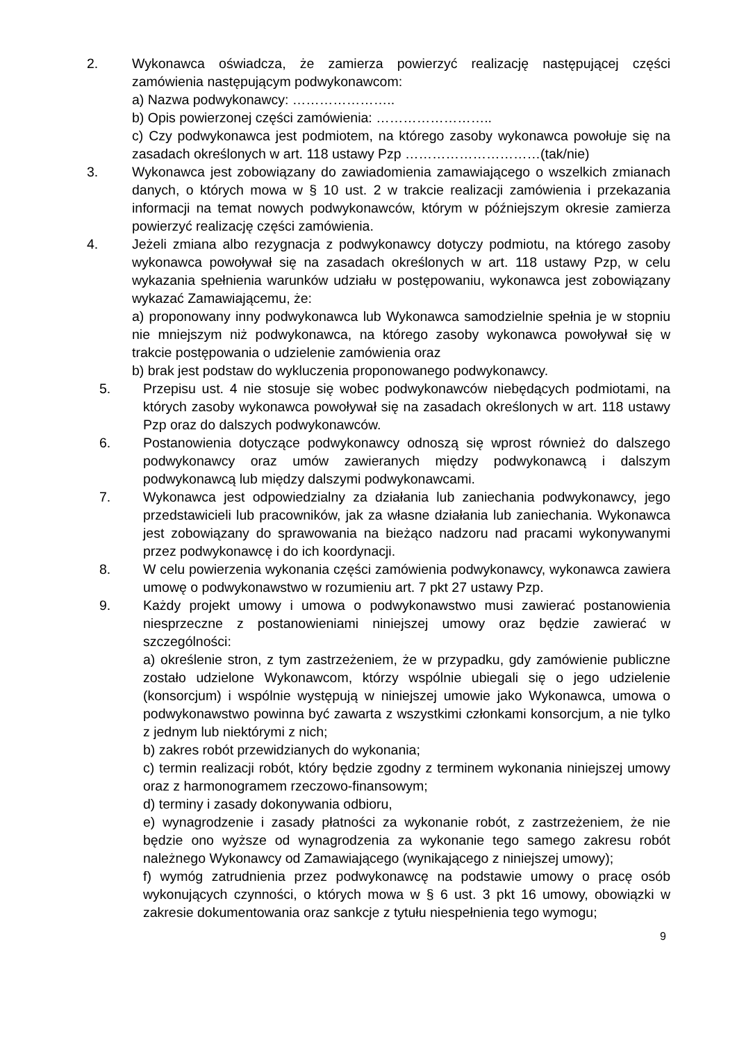2. Wykonawca oświadcza, że zamierza powierzyć realizację następującej części zamówienia następującym podwykonawcom:
a) Nazwa podwykonawcy: …………………..
b) Opis powierzonej części zamówienia: ……………………..
c) Czy podwykonawca jest podmiotem, na którego zasoby wykonawca powołuje się na zasadach określonych w art. 118 ustawy Pzp …………………………(tak/nie)
3. Wykonawca jest zobowiązany do zawiadomienia zamawiającego o wszelkich zmianach danych, o których mowa w § 10 ust. 2 w trakcie realizacji zamówienia i przekazania informacji na temat nowych podwykonawców, którym w późniejszym okresie zamierza powierzyć realizację części zamówienia.
4. Jeżeli zmiana albo rezygnacja z podwykonawcy dotyczy podmiotu, na którego zasoby wykonawca powoływał się na zasadach określonych w art. 118 ustawy Pzp, w celu wykazania spełnienia warunków udziału w postępowaniu, wykonawca jest zobowiązany wykazać Zamawiającemu, że:
a) proponowany inny podwykonawca lub Wykonawca samodzielnie spełnia je w stopniu nie mniejszym niż podwykonawca, na którego zasoby wykonawca powoływał się w trakcie postępowania o udzielenie zamówienia oraz
b) brak jest podstaw do wykluczenia proponowanego podwykonawcy.
5. Przepisu ust. 4 nie stosuje się wobec podwykonawców niebędących podmiotami, na których zasoby wykonawca powoływał się na zasadach określonych w art. 118 ustawy Pzp oraz do dalszych podwykonawców.
6. Postanowienia dotyczące podwykonawcy odnoszą się wprost również do dalszego podwykonawcy oraz umów zawieranych między podwykonawcą i dalszym podwykonawcą lub między dalszymi podwykonawcami.
7. Wykonawca jest odpowiedzialny za działania lub zaniechania podwykonawcy, jego przedstawicieli lub pracowników, jak za własne działania lub zaniechania. Wykonawca jest zobowiązany do sprawowania na bieżąco nadzoru nad pracami wykonywanymi przez podwykonawcę i do ich koordynacji.
8. W celu powierzenia wykonania części zamówienia podwykonawcy, wykonawca zawiera umowę o podwykonawstwo w rozumieniu art. 7 pkt 27 ustawy Pzp.
9. Każdy projekt umowy i umowa o podwykonawstwo musi zawierać postanowienia niesprzeczne z postanowieniami niniejszej umowy oraz będzie zawierać w szczególności:
a) określenie stron, z tym zastrzeżeniem, że w przypadku, gdy zamówienie publiczne zostało udzielone Wykonawcom, którzy wspólnie ubiegali się o jego udzielenie (konsorcjum) i wspólnie występują w niniejszej umowie jako Wykonawca, umowa o podwykonawstwo powinna być zawarta z wszystkimi członkami konsorcjum, a nie tylko z jednym lub niektórymi z nich;
b) zakres robót przewidzianych do wykonania;
c) termin realizacji robót, który będzie zgodny z terminem wykonania niniejszej umowy oraz z harmonogramem rzeczowo-finansowym;
d) terminy i zasady dokonywania odbioru,
e) wynagrodzenie i zasady płatności za wykonanie robót, z zastrzeżeniem, że nie będzie ono wyższe od wynagrodzenia za wykonanie tego samego zakresu robót należnego Wykonawcy od Zamawiającego (wynikającego z niniejszej umowy);
f) wymóg zatrudnienia przez podwykonawcę na podstawie umowy o pracę osób wykonujących czynności, o których mowa w § 6 ust. 3 pkt 16 umowy, obowiązki w zakresie dokumentowania oraz sankcje z tytułu niespełnienia tego wymogu;
9